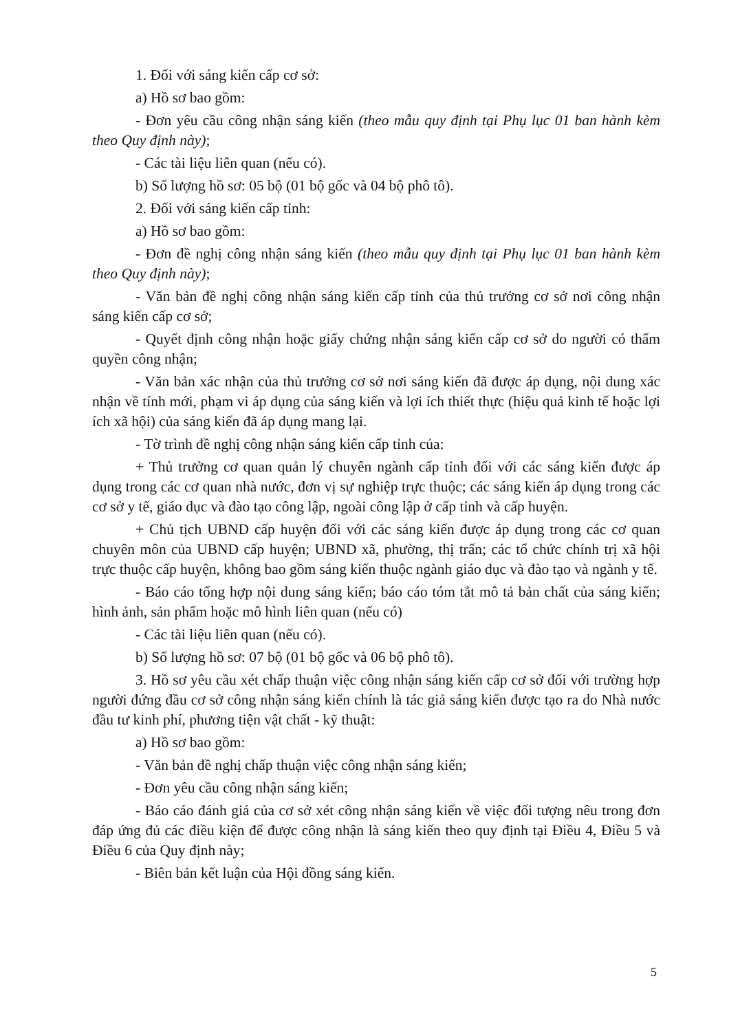1. Đối với sáng kiến cấp cơ sở:
a) Hồ sơ bao gồm:
- Đơn yêu cầu công nhận sáng kiến (theo mẫu quy định tại Phụ lục 01 ban hành kèm theo Quy định này);
- Các tài liệu liên quan (nếu có).
b) Số lượng hồ sơ: 05 bộ (01 bộ gốc và 04 bộ phô tô).
2. Đối với sáng kiến cấp tỉnh:
a) Hồ sơ bao gồm:
- Đơn đề nghị công nhận sáng kiến (theo mẫu quy định tại Phụ lục 01 ban hành kèm theo Quy định này);
- Văn bản đề nghị công nhận sáng kiến cấp tỉnh của thủ trưởng cơ sở nơi công nhận sáng kiến cấp cơ sở;
- Quyết định công nhận hoặc giấy chứng nhận sáng kiến cấp cơ sở do người có thẩm quyền công nhận;
- Văn bản xác nhận của thủ trưởng cơ sở nơi sáng kiến đã được áp dụng, nội dung xác nhận về tính mới, phạm vi áp dụng của sáng kiến và lợi ích thiết thực (hiệu quả kinh tế hoặc lợi ích xã hội) của sáng kiến đã áp dụng mang lại.
- Tờ trình đề nghị công nhận sáng kiến cấp tỉnh của:
+ Thủ trưởng cơ quan quản lý chuyên ngành cấp tỉnh đối với các sáng kiến được áp dụng trong các cơ quan nhà nước, đơn vị sự nghiệp trực thuộc; các sáng kiến áp dụng trong các cơ sở y tế, giáo dục và đào tạo công lập, ngoài công lập ở cấp tỉnh và cấp huyện.
+ Chủ tịch UBND cấp huyện đối với các sáng kiến được áp dụng trong các cơ quan chuyên môn của UBND cấp huyện; UBND xã, phường, thị trấn; các tổ chức chính trị xã hội trực thuộc cấp huyện, không bao gồm sáng kiến thuộc ngành giáo dục và đào tạo và ngành y tế.
- Báo cáo tổng hợp nội dung sáng kiến; báo cáo tóm tắt mô tả bản chất của sáng kiến; hình ảnh, sản phẩm hoặc mô hình liên quan (nếu có)
- Các tài liệu liên quan (nếu có).
b) Số lượng hồ sơ: 07 bộ (01 bộ gốc và 06 bộ phô tô).
3. Hồ sơ yêu cầu xét chấp thuận việc công nhận sáng kiến cấp cơ sở đối với trường hợp người đứng đầu cơ sở công nhận sáng kiến chính là tác giả sáng kiến được tạo ra do Nhà nước đầu tư kinh phí, phương tiện vật chất - kỹ thuật:
a) Hồ sơ bao gồm:
- Văn bản đề nghị chấp thuận việc công nhận sáng kiến;
- Đơn yêu cầu công nhận sáng kiến;
- Báo cáo đánh giá của cơ sở xét công nhận sáng kiến về việc đối tượng nêu trong đơn đáp ứng đủ các điều kiện để được công nhận là sáng kiến theo quy định tại Điều 4, Điều 5 và Điều 6 của Quy định này;
- Biên bản kết luận của Hội đồng sáng kiến.
5